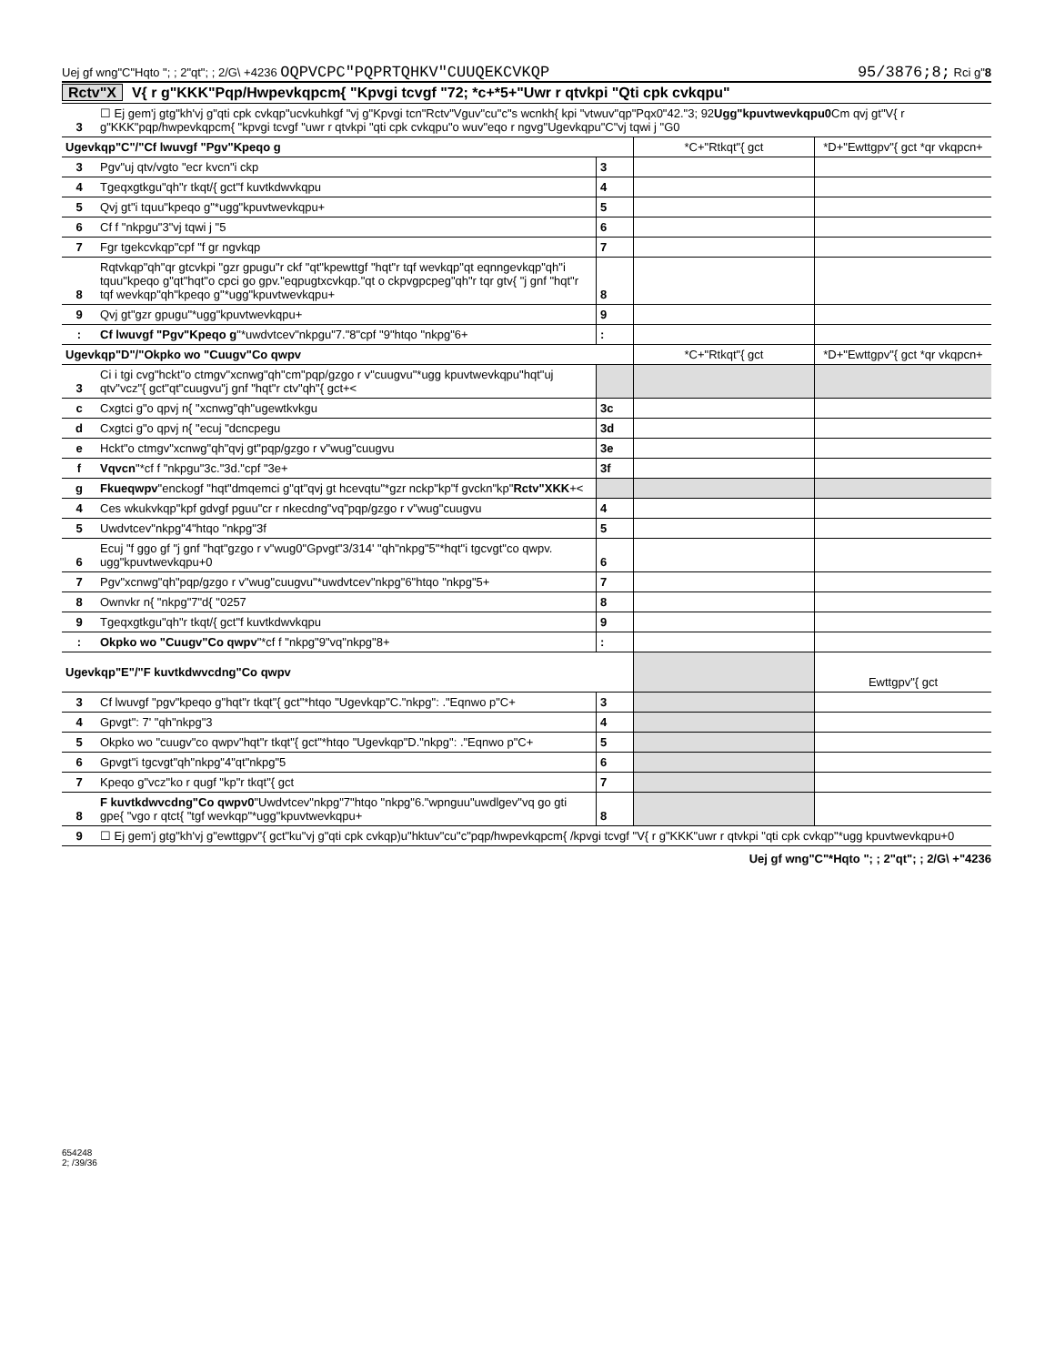Uej gf wng"C"Hqto "; ; 2"qt"; ; 2/G\ +4236 OQPVCPC"PQPRTQHKV"CUUQEKCVKQP 95/3876;8; Rci g"8
Rctv"X V{ r g"KKK"Pqp/Hwpevkqpcm{ "Kpvgi tcvgf "72; *c+*5+"Uwr r qtvkpi "Qti cpk cvkqpu"
| 3 | ☐ Ej gem'j gtg"kh'vj g"qti cpk cvkqp"ucvkuhkgf "vj g"Kpvgi tcn"Rctv"Vguv"cu"c"s wcnkh{ kpi "vtwuv"qp"Pqx0"42."3; 92 Ugg"kpuvtwevkqpu0 Cm qvj gt"V{ r g"KKK"pqp/hwpevkqpcm{ "kpvgi tcvgf "uwr r qtvkpi "qti cpk cvkqpu"o wuv"eqo r ngvg"Ugevkqpu"C"vj tqwi j "G0 | | | |
| Ugevkqp"C"/"Cf lwuvgf "Pgv"Kpeqo g | | | *C+"Rtkqt"{ gct | *D+"Ewttgpv"{ gct *qr vkqpcn+ |
| 3 | Pgv"uj qtv/vgto "ecr kvcn"i ckp | 3 | | |
| 4 | Tgeqxgtkgu"qh"r tkqt/{ gct"f kuvtkdwvkqpu | 4 | | |
| 5 | Qvj gt"i tquu"kpeqo g"*ugg"kpuvtwevkqpu+ | 5 | | |
| 6 | Cf f "nkpgu"3"vj tqwi j "5 | 6 | | |
| 7 | Fgr tgekcvkqp"cpf "f gr ngvkqp | 7 | | |
| 8 | Rqtvkqp"qh"qr gtcvkpi "gzr gpugu"r ckf "qt"kpewttgf "hqt"r tqf wevkqp"qt eqnngevkqp"qh"i tquu"kpeqo g"qt"hqt"o cpci go gpv."eqpugtxcvkqp."qt o ckpvgpcpeg"qh"r tqr gtv{ "j gnf "hqt"r tqf wevkqp"qh"kpeqo g"*ugg"kpuvtwevkqpu+ | 8 | | |
| 9 | Qvj gt"gzr gpugu"*ugg"kpuvtwevkqpu+ | 9 | | |
| : | Cf lwuvgf "Pgv"Kpeqo g "*uwdvtcev"nkpgu"7."8"cpf "9"htqo "nkpg"6+ | : | | |
| Ugevkqp"D"/"Okpko wo "Cuugv"Co qwpv | | | *C+"Rtkqt"{ gct | *D+"Ewttgpv"{ gct *qr vkqpcn+ |
| 3 | Ci i tgi cvg"hckt"o ctmgv"xcnwg"qh"cm"pqp/gzgo r v"cuugvu"*ugg kpuvtwevkqpu"hqt"uj qtv"vcz"{ gct"qt"cuugvu"j gnf "hqt"r ctv"qh"{ gct+< | | | |
| c | Cxgtci g"o qpvj n{ "xcnwg"qh"ugewtkvkgu | 3c | | |
| d | Cxgtci g"o qpvj n{ "ecuj "dcncpegu | 3d | | |
| e | Hckt"o ctmgv"xcnwg"qh"qvj gt"pqp/gzgo r v"wug"cuugvu | 3e | | |
| f | Vqvcn "*cf f "nkpgu"3c."3d."cpf "3e+ | 3f | | |
| g | Fkueqwpv "enckogf "hqt"dmqemci g"qt"qvj gt hcevqtu"*gzr nckp"kp"f gvckn"kp" Rctv"XKK +< | | | |
| 4 | Ces wkukvkqp"kpf gdvgf pguu"cr r nkecdng"vq"pqp/gzgo r v"wug"cuugvu | 4 | | |
| 5 | Uwdvtcev"nkpg"4"htqo "nkpg"3f | 5 | | |
| 6 | Ecuj "f ggo gf "j gnf "hqt"gzgo r v"wug0"Gpvgt"3/314' "qh"nkpg"5"*hqt"i tgcvgt"co qwpv. ugg"kpuvtwevkqpu+0 | 6 | | |
| 7 | Pgv"xcnwg"qh"pqp/gzgo r v"wug"cuugvu"*uwdvtcev"nkpg"6"htqo "nkpg"5+ | 7 | | |
| 8 | Ownvkr n{ "nkpg"7"d{ "0257 | 8 | | |
| 9 | Tgeqxgtkgu"qh"r tkqt/{ gct"f kuvtkdwvkqpu | 9 | | |
| : | Okpko wo "Cuugv"Co qwpv "*cf f "nkpg"9"vq"nkpg"8+ | : | | |
| Ugevkqp"E"/"F kuvtkdwvcdng"Co qwpv | | | | Ewttgpv"{ gct |
| 3 | Cf lwuvgf "pgv"kpeqo g"hqt"r tkqt"{ gct"*htqo "Ugevkqp"C."nkpg": ."Eqnwo p"C+ | 3 | | |
| 4 | Gpvgt": 7' "qh"nkpg"3 | 4 | | |
| 5 | Okpko wo "cuugv"co qwpv"hqt"r tkqt"{ gct"*htqo "Ugevkqp"D."nkpg": ."Eqnwo p"C+ | 5 | | |
| 6 | Gpvgt"i tgcvgt"qh"nkpg"4"qt"nkpg"5 | 6 | | |
| 7 | Kpeqo g"vcz"ko r qugf "kp"r tkqt"{ gct | 7 | | |
| 8 | F kuvtkdwvcdng"Co qwpv0 "Uwdvtcev"nkpg"7"htqo "nkpg"6."wpnguu"uwdlgev"vq go gti gpe{ "vgo r qtct{ "tgf wevkqp"*ugg"kpuvtwevkqpu+ | 8 | | |
| 9 | ☐ Ej gem'j gtg"kh'vj g"ewttgpv"{ gct"ku"vj g"qti cpk cvkqp)u"hktuv"cu"c"pqp/hwpevkqpcm{ /kpvgi tcvgf "V{ r g"KKK"uwr r qtvkpi "qti cpk cvkqp"*ugg kpuvtwevkqpu+0 | | | |
Uej gf wng"C"*Hqto "; ; 2"qt"; ; 2/G\ +"4236
654248
2; /39/36